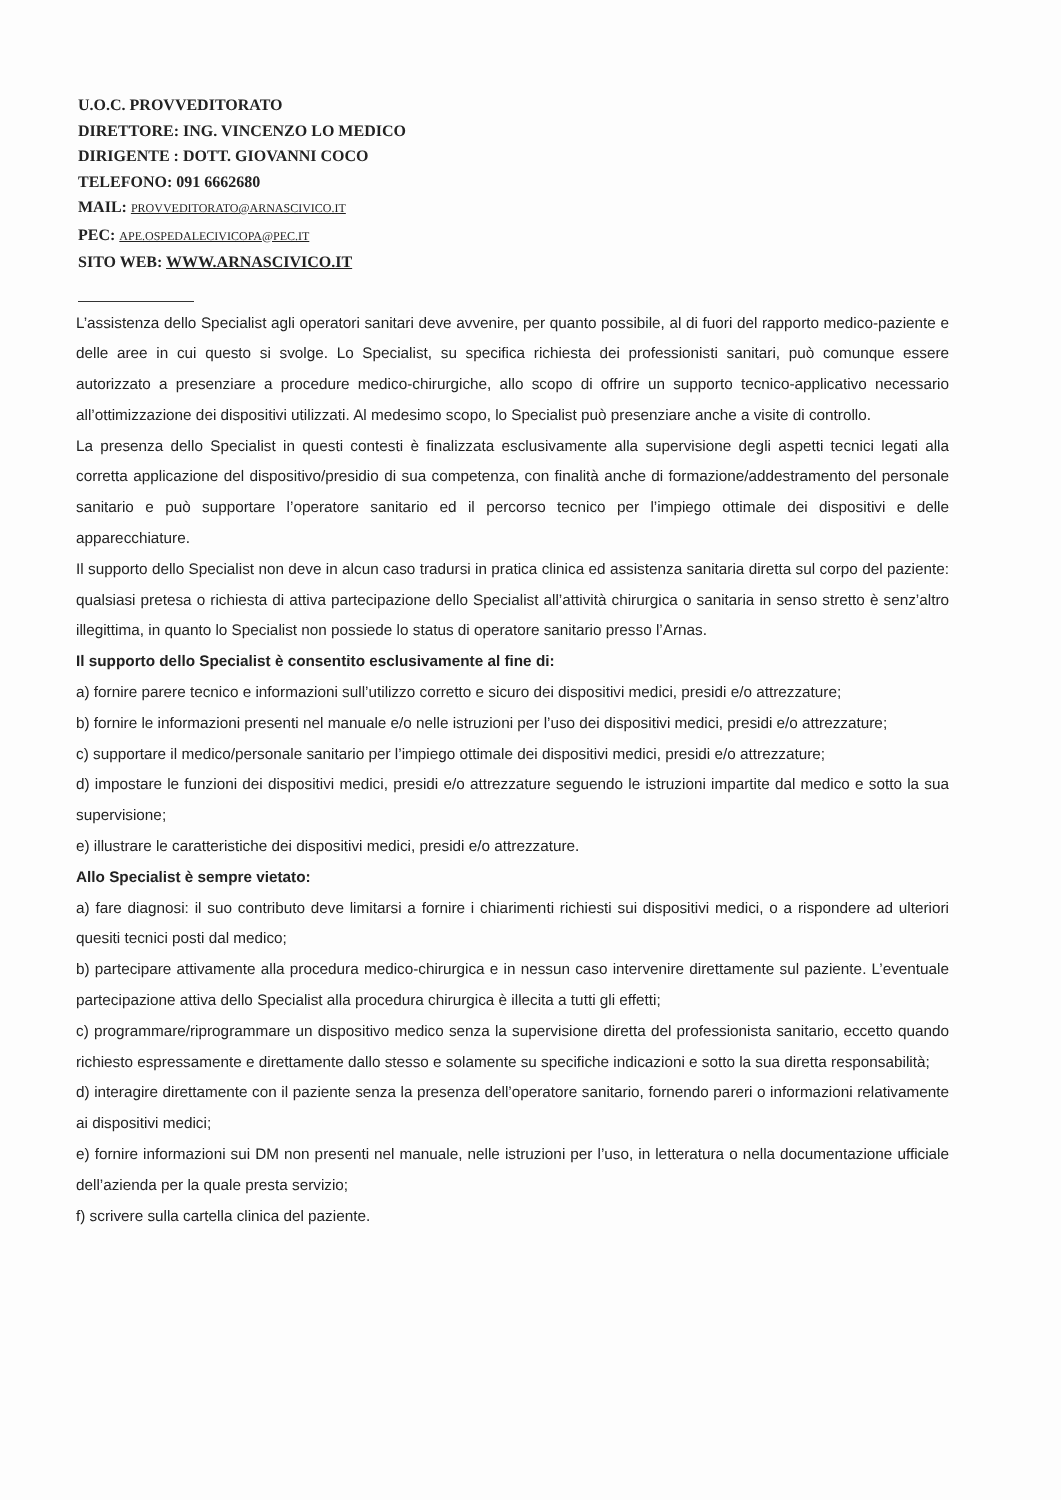U.O.C. PROVVEDITORATO
DIRETTORE: ING. VINCENZO LO MEDICO
DIRIGENTE : DOTT. GIOVANNI COCO
TELEFONO: 091 6662680
MAIL: PROVVEDITORATO@ARNASCIVICO.IT
PEC: APE.OSPEDALECIVICOPA@PEC.IT
SITO WEB: WWW.ARNASCIVICO.IT
L’assistenza dello Specialist agli operatori sanitari deve avvenire, per quanto possibile, al di fuori del rapporto medico-paziente e delle aree in cui questo si svolge. Lo Specialist, su specifica richiesta dei professionisti sanitari, può comunque essere autorizzato a presenziare a procedure medico-chirurgiche, allo scopo di offrire un supporto tecnico-applicativo necessario all’ottimizzazione dei dispositivi utilizzati. Al medesimo scopo, lo Specialist può presenziare anche a visite di controllo.
La presenza dello Specialist in questi contesti è finalizzata esclusivamente alla supervisione degli aspetti tecnici legati alla corretta applicazione del dispositivo/presidio di sua competenza, con finalità anche di formazione/addestramento del personale sanitario e può supportare l’operatore sanitario ed il percorso tecnico per l’impiego ottimale dei dispositivi e delle apparecchiature.
Il supporto dello Specialist non deve in alcun caso tradursi in pratica clinica ed assistenza sanitaria diretta sul corpo del paziente: qualsiasi pretesa o richiesta di attiva partecipazione dello Specialist all’attività chirurgica o sanitaria in senso stretto è senz’altro illegittima, in quanto lo Specialist non possiede lo status di operatore sanitario presso l’Arnas.
Il supporto dello Specialist è consentito esclusivamente al fine di:
a) fornire parere tecnico e informazioni sull’utilizzo corretto e sicuro dei dispositivi medici, presidi e/o attrezzature;
b) fornire le informazioni presenti nel manuale e/o nelle istruzioni per l’uso dei dispositivi medici, presidi e/o attrezzature;
c) supportare il medico/personale sanitario per l’impiego ottimale dei dispositivi medici, presidi e/o attrezzature;
d) impostare le funzioni dei dispositivi medici, presidi e/o attrezzature seguendo le istruzioni impartite dal medico e sotto la sua supervisione;
e) illustrare le caratteristiche dei dispositivi medici, presidi e/o attrezzature.
Allo Specialist è sempre vietato:
a) fare diagnosi: il suo contributo deve limitarsi a fornire i chiarimenti richiesti sui dispositivi medici, o a rispondere ad ulteriori quesiti tecnici posti dal medico;
b) partecipare attivamente alla procedura medico-chirurgica e in nessun caso intervenire direttamente sul paziente. L’eventuale partecipazione attiva dello Specialist alla procedura chirurgica è illecita a tutti gli effetti;
c) programmare/riprogrammare un dispositivo medico senza la supervisione diretta del professionista sanitario, eccetto quando richiesto espressamente e direttamente dallo stesso e solamente su specifiche indicazioni e sotto la sua diretta responsabilità;
d) interagire direttamente con il paziente senza la presenza dell’operatore sanitario, fornendo pareri o informazioni relativamente ai dispositivi medici;
e) fornire informazioni sui DM non presenti nel manuale, nelle istruzioni per l’uso, in letteratura o nella documentazione ufficiale dell’azienda per la quale presta servizio;
f) scrivere sulla cartella clinica del paziente.